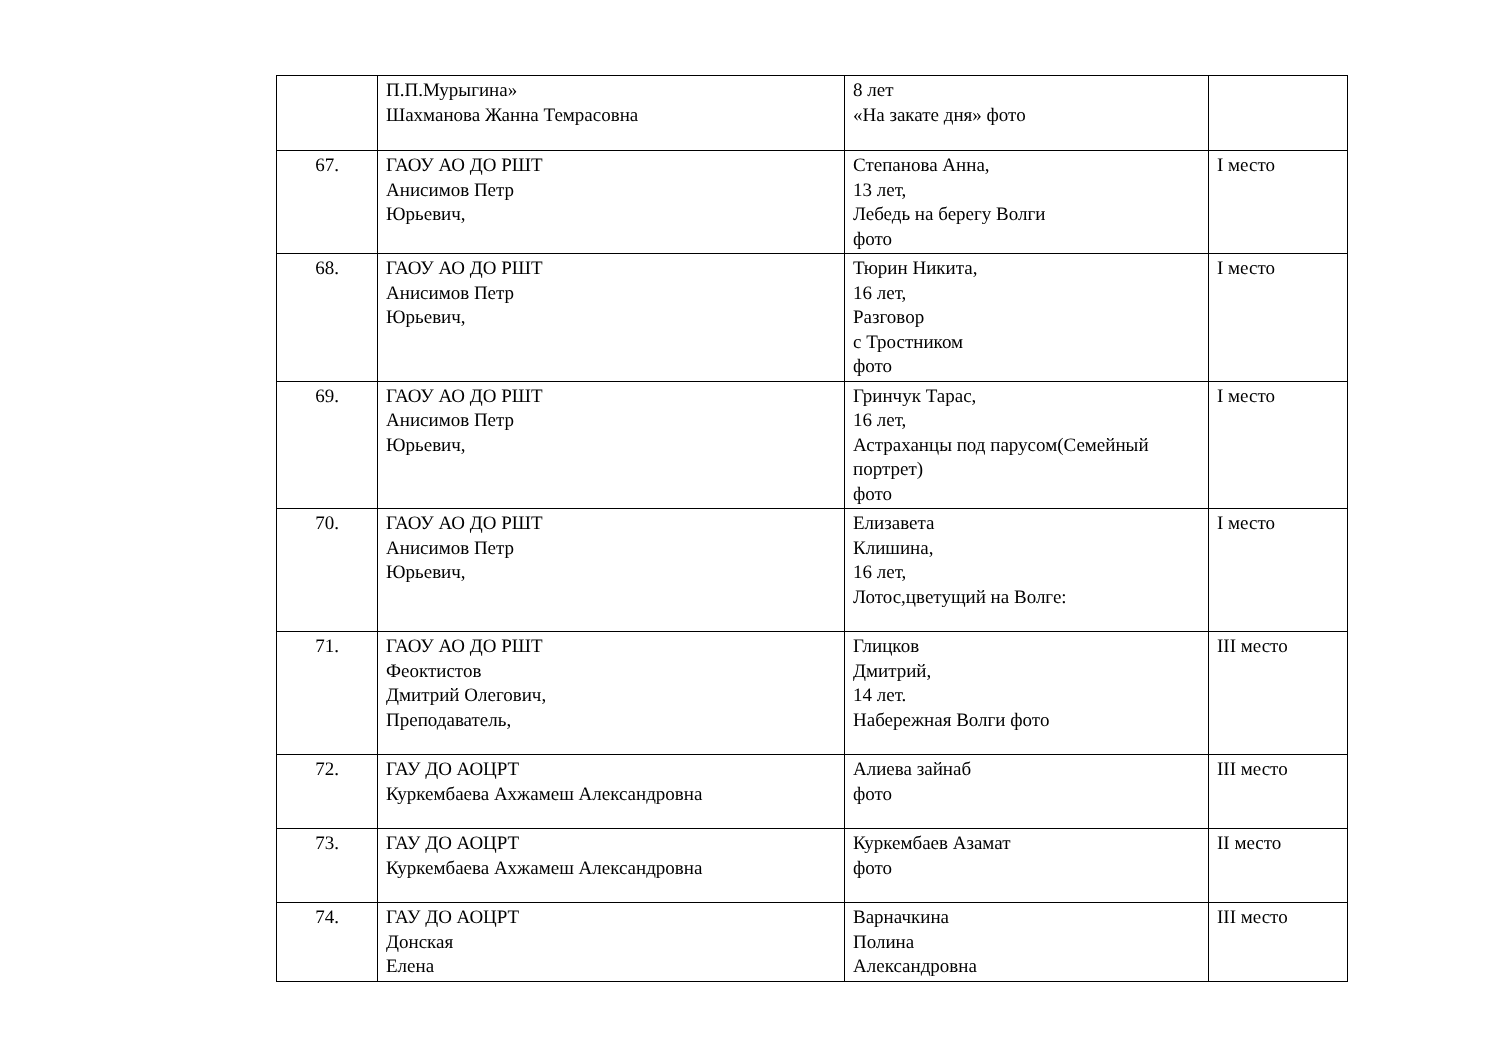| | П.П.Мурыгина» Шахманова Жанна Темрасовна | 8 лет «На закате дня» фото | |
| 67. | ГАОУ АО ДО РШТ Анисимов Петр Юрьевич, | Степанова Анна, 13 лет, Лебедь на берегу Волги фото | I место |
| 68. | ГАОУ АО ДО РШТ Анисимов Петр Юрьевич, | Тюрин Никита, 16 лет, Разговор с Тростником фото | I место |
| 69. | ГАОУ АО ДО РШТ Анисимов Петр Юрьевич, | Гринчук Тарас, 16 лет, Астраханцы под парусом(Семейный портрет) фото | I место |
| 70. | ГАОУ АО ДО РШТ Анисимов Петр Юрьевич, | Елизавета Клишина, 16 лет, Лотос,цветущий на Волге: | I место |
| 71. | ГАОУ АО ДО РШТ Феоктистов Дмитрий Олегович, Преподаватель, | Глицков Дмитрий, 14 лет. Набережная Волги фото | III место |
| 72. | ГАУ ДО АОЦРТ Куркембаева Ахжамеш Александровна | Алиева зайнаб фото | III место |
| 73. | ГАУ ДО АОЦРТ Куркембаева Ахжамеш Александровна | Куркембаев Азамат фото | II место |
| 74. | ГАУ ДО АОЦРТ Донская Елена | Варначкина Полина Александровна | III место |